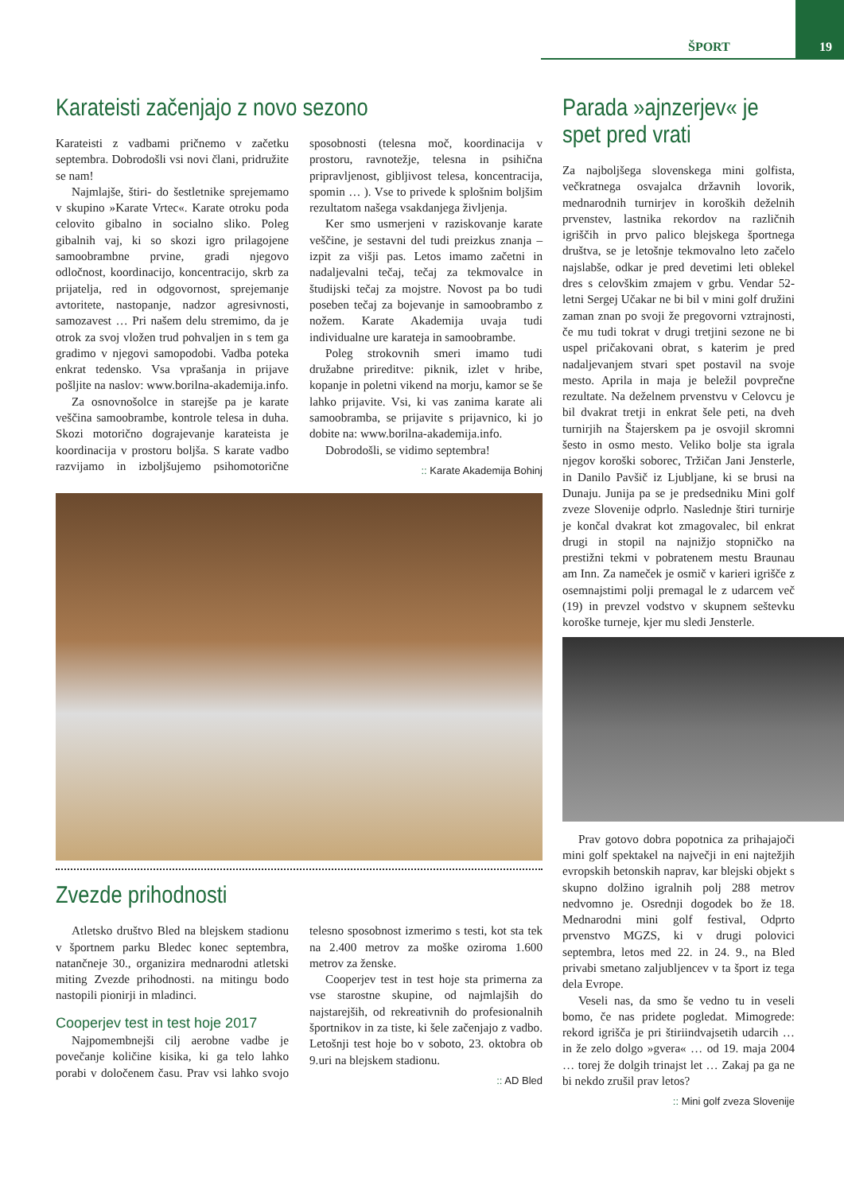ŠPORT 19
Karateisti začenjajo z novo sezono
Karateisti z vadbami pričnemo v začetku septembra. Dobrodošli vsi novi člani, pridružite se nam!
Najmlajše, štiri- do šestletnike sprejemamo v skupino »Karate Vrtec«. Karate otroku poda celovito gibalno in socialno sliko. Poleg gibalnih vaj, ki so skozi igro prilagojene samoobrambne prvine, gradi njegovo odločnost, koordinacijo, koncentracijo, skrb za prijatelja, red in odgovornost, sprejemanje avtoritete, nastopanje, nadzor agresivnosti, samozavest … Pri našem delu stremimo, da je otrok za svoj vložen trud pohvaljen in s tem ga gradimo v njegovi samopodobi. Vadba poteka enkrat tedensko. Vsa vprašanja in prijave pošljite na naslov: www.borilna-akademija.info.
Za osnovnošolce in starejše pa je karate veščina samoobrambe, kontrole telesa in duha. Skozi motorično dograjevanje karateista je koordinacija v prostoru boljša. S karate vadbo razvijamo in izboljšujemo psihomotorične sposobnosti (telesna moč, koordinacija v prostoru, ravnotežje, telesna in psihična pripravljenost, gibljivost telesa, koncentracija, spomin … ). Vse to privede k splošnim boljšim rezultatom našega vsakdanjega življenja.
Ker smo usmerjeni v raziskovanje karate veščine, je sestavni del tudi preizkus znanja – izpit za višji pas. Letos imamo začetni in nadaljevalni tečaj, tečaj za tekmovalce in študijski tečaj za mojstre. Novost pa bo tudi poseben tečaj za bojevanje in samoobrambo z nožem. Karate Akademija uvaja tudi individualne ure karateja in samoobrambe.
Poleg strokovnih smeri imamo tudi družabne prireditve: piknik, izlet v hribe, kopanje in poletni vikend na morju, kamor se še lahko prijavite. Vsi, ki vas zanima karate ali samoobramba, se prijavite s prijavnico, ki jo dobite na: www.borilna-akademija.info.
Dobrodošli, se vidimo septembra!
:: Karate Akademija Bohinj
Zvezde prihodnosti
Atletsko društvo Bled na blejskem stadionu v športnem parku Bledec konec septembra, natančneje 30., organizira mednarodni atletski miting Zvezde prihodnosti. na mitingu bodo nastopili pionirji in mladinci.
Cooperjev test in test hoje 2017
Najpomembnejši cilj aerobne vadbe je povečanje količine kisika, ki ga telo lahko porabi v določenem času. Prav vsi lahko svojo telesno sposobnost izmerimo s testi, kot sta tek na 2.400 metrov za moške oziroma 1.600 metrov za ženske.
Cooperjev test in test hoje sta primerna za vse starostne skupine, od najmlajših do najstarejših, od rekreativnih do profesionalnih športnikov in za tiste, ki šele začenjajo z vadbo. Letošnji test hoje bo v soboto, 23. oktobra ob 9.uri na blejskem stadionu.
:: AD Bled
Parada »ajnzerjev« je spet pred vrati
Za najboljšega slovenskega mini golfista, večkratnega osvajalca državnih lovorik, mednarodnih turnirjev in koroških deželnih prvenstev, lastnika rekordov na različnih igriščih in prvo palico blejskega športnega društva, se je letošnje tekmovalno leto začelo najslabše, odkar je pred devetimi leti oblekel dres s celovškim zmajem v grbu. Vendar 52-letni Sergej Učakar ne bi bil v mini golf družini zaman znan po svoji že pregovorni vztrajnosti, če mu tudi tokrat v drugi tretjini sezone ne bi uspel pričakovani obrat, s katerim je pred nadaljevanjem stvari spet postavil na svoje mesto. Aprila in maja je beležil povprečne rezultate. Na deželnem prvenstvu v Celovcu je bil dvakrat tretji in enkrat šele peti, na dveh turnirjih na Štajerskem pa je osvojil skromni šesto in osmo mesto. Veliko bolje sta igrala njegov koroški soborec, Tržičan Jani Jensterle, in Danilo Pavšič iz Ljubljane, ki se brusi na Dunaju. Junija pa se je predsedniku Mini golf zveze Slovenije odprlo. Naslednje štiri turnirje je končal dvakrat kot zmagovalec, bil enkrat drugi in stopil na najnižjo stopničko na prestižni tekmi v pobratenem mestu Braunau am Inn. Za nameček je osmič v karieri igrišče z osemnajstimi polji premagal le z udarcem več (19) in prevzel vodstvo v skupnem seštevku koroške turneje, kjer mu sledi Jensterle.
Prav gotovo dobra popotnica za prihajajoči mini golf spektakel na največji in eni najtežjih evropskih betonskih naprav, kar blejski objekt s skupno dolžino igralnih polj 288 metrov nedvomno je. Osrednji dogodek bo že 18. Mednarodni mini golf festival, Odprto prvenstvo MGZS, ki v drugi polovici septembra, letos med 22. in 24. 9., na Bled privabi smetano zaljubljencev v ta šport iz tega dela Evrope.
Veseli nas, da smo še vedno tu in veseli bomo, če nas pridete pogledat. Mimogrede: rekord igrišča je pri štiriindvajsetih udarcih … in že zelo dolgo »gvera« … od 19. maja 2004 … torej že dolgih trinajst let … Zakaj pa ga ne bi nekdo zrušil prav letos?
:: Mini golf zveza Slovenije